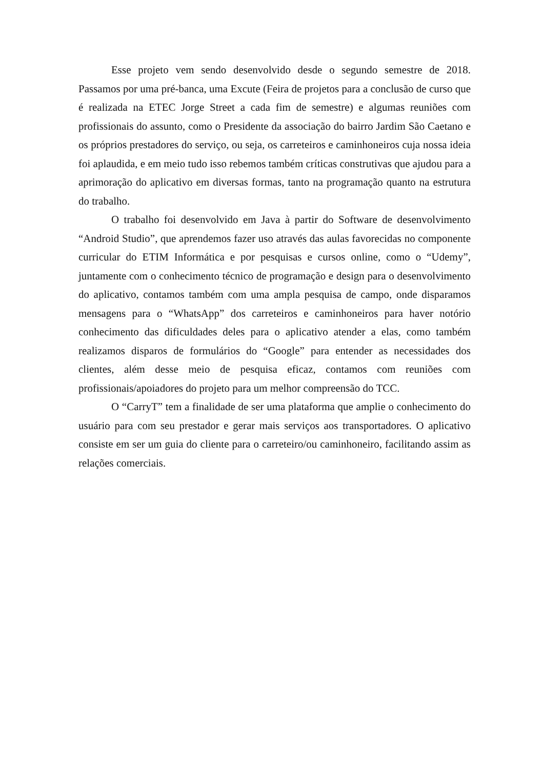Esse projeto vem sendo desenvolvido desde o segundo semestre de 2018. Passamos por uma pré-banca, uma Excute (Feira de projetos para a conclusão de curso que é realizada na ETEC Jorge Street a cada fim de semestre) e algumas reuniões com profissionais do assunto, como o Presidente da associação do bairro Jardim São Caetano e os próprios prestadores do serviço, ou seja, os carreteiros e caminhoneiros cuja nossa ideia foi aplaudida, e em meio tudo isso rebemos também críticas construtivas que ajudou para a aprimoração do aplicativo em diversas formas, tanto na programação quanto na estrutura do trabalho.
O trabalho foi desenvolvido em Java à partir do Software de desenvolvimento “Android Studio”, que aprendemos fazer uso através das aulas favorecidas no componente curricular do ETIM Informática e por pesquisas e cursos online, como o “Udemy”, juntamente com o conhecimento técnico de programação e design para o desenvolvimento do aplicativo, contamos também com uma ampla pesquisa de campo, onde disparamos mensagens para o “WhatsApp” dos carreteiros e caminhoneiros para haver notório conhecimento das dificuldades deles para o aplicativo atender a elas, como também realizamos disparos de formulários do “Google” para entender as necessidades dos clientes, além desse meio de pesquisa eficaz, contamos com reuniões com profissionais/apoiadores do projeto para um melhor compreensão do TCC.
O “CarryT” tem a finalidade de ser uma plataforma que amplie o conhecimento do usuário para com seu prestador e gerar mais serviços aos transportadores. O aplicativo consiste em ser um guia do cliente para o carreteiro/ou caminhoneiro, facilitando assim as relações comerciais.